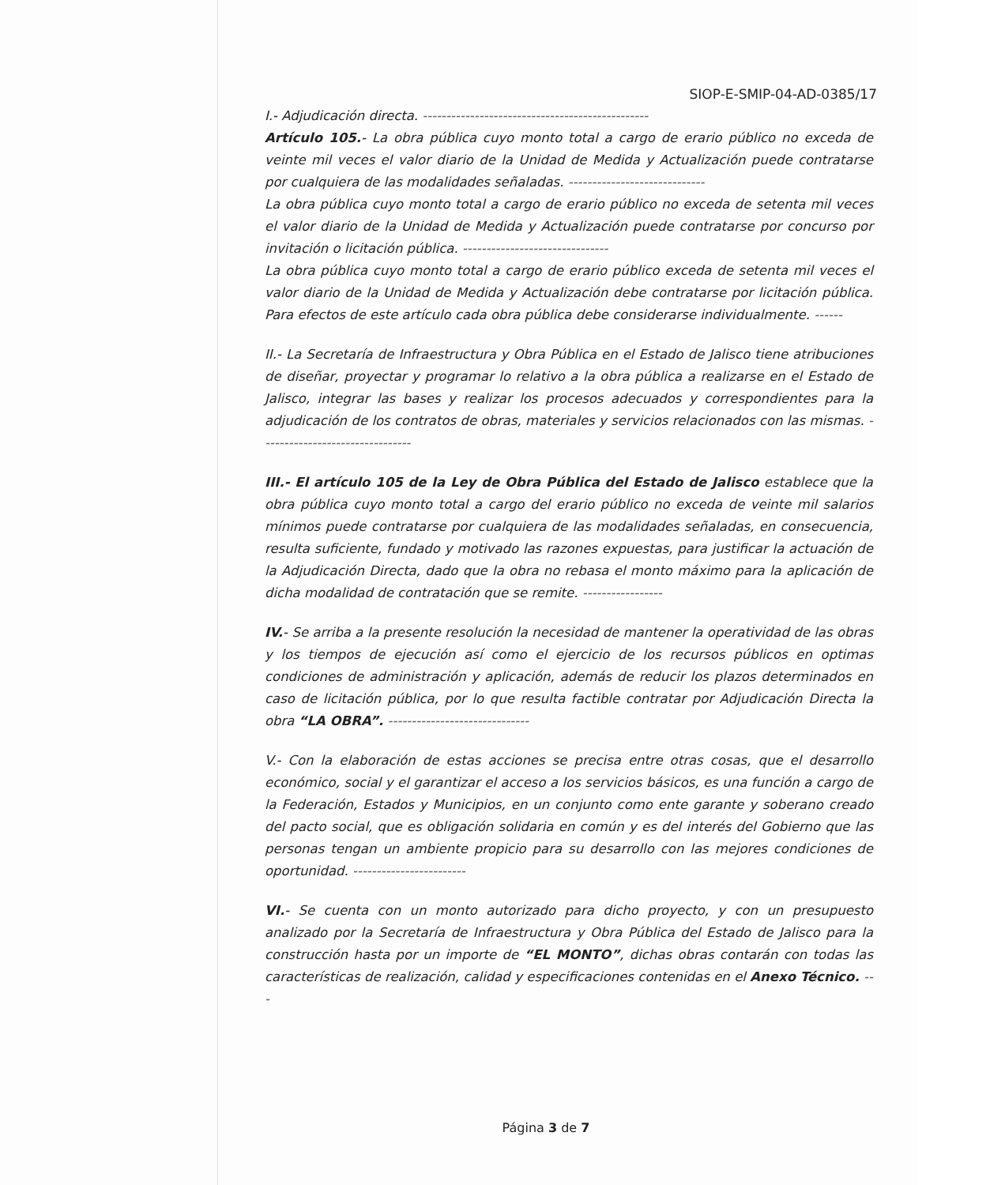SIOP-E-SMIP-04-AD-0385/17
I.- Adjudicación directa. ------------------------------------------------
Artículo 105.- La obra pública cuyo monto total a cargo de erario público no exceda de veinte mil veces el valor diario de la Unidad de Medida y Actualización puede contratarse por cualquiera de las modalidades señaladas. -----------------------------
La obra pública cuyo monto total a cargo de erario público no exceda de setenta mil veces el valor diario de la Unidad de Medida y Actualización puede contratarse por concurso por invitación o licitación pública. -------------------------------
La obra pública cuyo monto total a cargo de erario público exceda de setenta mil veces el valor diario de la Unidad de Medida y Actualización debe contratarse por licitación pública. Para efectos de este artículo cada obra pública debe considerarse individualmente. ------
II.- La Secretaría de Infraestructura y Obra Pública en el Estado de Jalisco tiene atribuciones de diseñar, proyectar y programar lo relativo a la obra pública a realizarse en el Estado de Jalisco, integrar las bases y realizar los procesos adecuados y correspondientes para la adjudicación de los contratos de obras, materiales y servicios relacionados con las mismas. --------------------------------
III.- El artículo 105 de la Ley de Obra Pública del Estado de Jalisco establece que la obra pública cuyo monto total a cargo del erario público no exceda de veinte mil salarios mínimos puede contratarse por cualquiera de las modalidades señaladas, en consecuencia, resulta suficiente, fundado y motivado las razones expuestas, para justificar la actuación de la Adjudicación Directa, dado que la obra no rebasa el monto máximo para la aplicación de dicha modalidad de contratación que se remite. -----------------
IV.- Se arriba a la presente resolución la necesidad de mantener la operatividad de las obras y los tiempos de ejecución así como el ejercicio de los recursos públicos en optimas condiciones de administración y aplicación, además de reducir los plazos determinados en caso de licitación pública, por lo que resulta factible contratar por Adjudicación Directa la obra “LA OBRA”. ------------------------------
V.- Con la elaboración de estas acciones se precisa entre otras cosas, que el desarrollo económico, social y el garantizar el acceso a los servicios básicos, es una función a cargo de la Federación, Estados y Municipios, en un conjunto como ente garante y soberano creado del pacto social, que es obligación solidaria en común y es del interés del Gobierno que las personas tengan un ambiente propicio para su desarrollo con las mejores condiciones de oportunidad. ------------------------
VI.- Se cuenta con un monto autorizado para dicho proyecto, y con un presupuesto analizado por la Secretaría de Infraestructura y Obra Pública del Estado de Jalisco para la construcción hasta por un importe de “EL MONTO”, dichas obras contarán con todas las características de realización, calidad y especificaciones contenidas en el Anexo Técnico. ---
Página 3 de 7